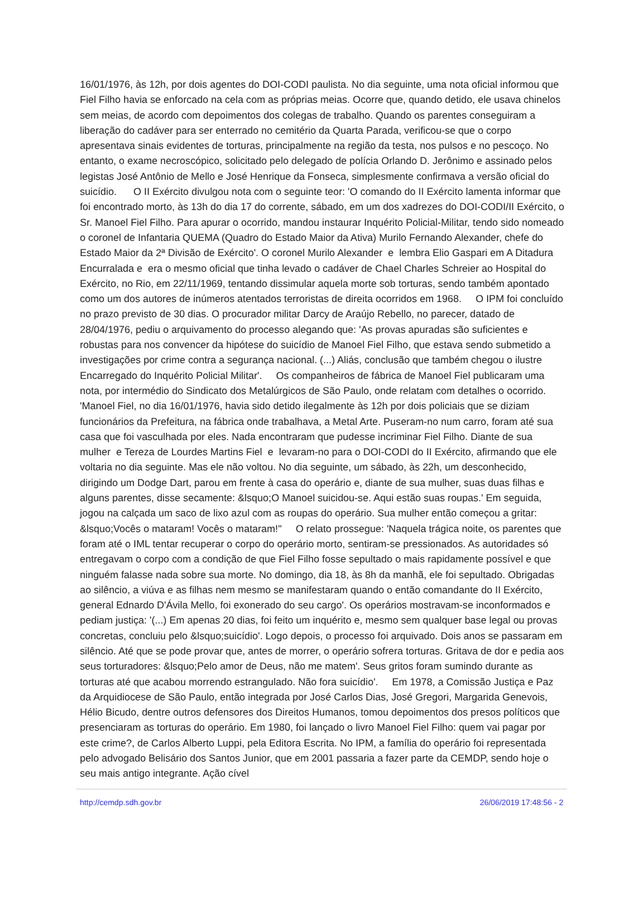16/01/1976, às 12h, por dois agentes do DOI-CODI paulista. No dia seguinte, uma nota oficial informou que Fiel Filho havia se enforcado na cela com as próprias meias. Ocorre que, quando detido, ele usava chinelos sem meias, de acordo com depoimentos dos colegas de trabalho. Quando os parentes conseguiram a liberação do cadáver para ser enterrado no cemitério da Quarta Parada, verificou-se que o corpo apresentava sinais evidentes de torturas, principalmente na região da testa, nos pulsos e no pescoço. No entanto, o exame necroscópico, solicitado pelo delegado de polícia Orlando D. Jerônimo e assinado pelos legistas José Antônio de Mello e José Henrique da Fonseca, simplesmente confirmava a versão oficial do suicídio. O II Exército divulgou nota com o seguinte teor: 'O comando do II Exército lamenta informar que foi encontrado morto, às 13h do dia 17 do corrente, sábado, em um dos xadrezes do DOI-CODI/II Exército, o Sr. Manoel Fiel Filho. Para apurar o ocorrido, mandou instaurar Inquérito Policial-Militar, tendo sido nomeado o coronel de Infantaria QUEMA (Quadro do Estado Maior da Ativa) Murilo Fernando Alexander, chefe do Estado Maior da 2ª Divisão de Exército'. O coronel Murilo Alexander e lembra Elio Gaspari em A Ditadura Encurralada e era o mesmo oficial que tinha levado o cadáver de Chael Charles Schreier ao Hospital do Exército, no Rio, em 22/11/1969, tentando dissimular aquela morte sob torturas, sendo também apontado como um dos autores de inúmeros atentados terroristas de direita ocorridos em 1968. O IPM foi concluído no prazo previsto de 30 dias. O procurador militar Darcy de Araújo Rebello, no parecer, datado de 28/04/1976, pediu o arquivamento do processo alegando que: 'As provas apuradas são suficientes e robustas para nos convencer da hipótese do suicídio de Manoel Fiel Filho, que estava sendo submetido a investigações por crime contra a segurança nacional. (...) Aliás, conclusão que também chegou o ilustre Encarregado do Inquérito Policial Militar'. Os companheiros de fábrica de Manoel Fiel publicaram uma nota, por intermédio do Sindicato dos Metalúrgicos de São Paulo, onde relatam com detalhes o ocorrido. 'Manoel Fiel, no dia 16/01/1976, havia sido detido ilegalmente às 12h por dois policiais que se diziam funcionários da Prefeitura, na fábrica onde trabalhava, a Metal Arte. Puseram-no num carro, foram até sua casa que foi vasculhada por eles. Nada encontraram que pudesse incriminar Fiel Filho. Diante de sua mulher e Tereza de Lourdes Martins Fiel e levaram-no para o DOI-CODI do II Exército, afirmando que ele voltaria no dia seguinte. Mas ele não voltou. No dia seguinte, um sábado, às 22h, um desconhecido, dirigindo um Dodge Dart, parou em frente à casa do operário e, diante de sua mulher, suas duas filhas e alguns parentes, disse secamente: &lsquo;O Manoel suicidou-se. Aqui estão suas roupas.' Em seguida, jogou na calçada um saco de lixo azul com as roupas do operário. Sua mulher então começou a gritar: &lsquo;Vocês o mataram! Vocês o mataram!'' O relato prossegue: 'Naquela trágica noite, os parentes que foram até o IML tentar recuperar o corpo do operário morto, sentiram-se pressionados. As autoridades só entregavam o corpo com a condição de que Fiel Filho fosse sepultado o mais rapidamente possível e que ninguém falasse nada sobre sua morte. No domingo, dia 18, às 8h da manhã, ele foi sepultado. Obrigadas ao silêncio, a viúva e as filhas nem mesmo se manifestaram quando o então comandante do II Exército, general Ednardo D'Ávila Mello, foi exonerado do seu cargo'. Os operários mostravam-se inconformados e pediam justiça: '(...) Em apenas 20 dias, foi feito um inquérito e, mesmo sem qualquer base legal ou provas concretas, concluiu pelo &lsquo;suicídio'. Logo depois, o processo foi arquivado. Dois anos se passaram em silêncio. Até que se pode provar que, antes de morrer, o operário sofrera torturas. Gritava de dor e pedia aos seus torturadores: &lsquo;Pelo amor de Deus, não me matem'. Seus gritos foram sumindo durante as torturas até que acabou morrendo estrangulado. Não fora suicídio'. Em 1978, a Comissão Justiça e Paz da Arquidiocese de São Paulo, então integrada por José Carlos Dias, José Gregori, Margarida Genevois, Hélio Bicudo, dentre outros defensores dos Direitos Humanos, tomou depoimentos dos presos políticos que presenciaram as torturas do operário. Em 1980, foi lançado o livro Manoel Fiel Filho: quem vai pagar por este crime?, de Carlos Alberto Luppi, pela Editora Escrita. No IPM, a família do operário foi representada pelo advogado Belisário dos Santos Junior, que em 2001 passaria a fazer parte da CEMDP, sendo hoje o seu mais antigo integrante. Ação cível
http://cemdp.sdh.gov.br 26/06/2019 17:48:56 - 2